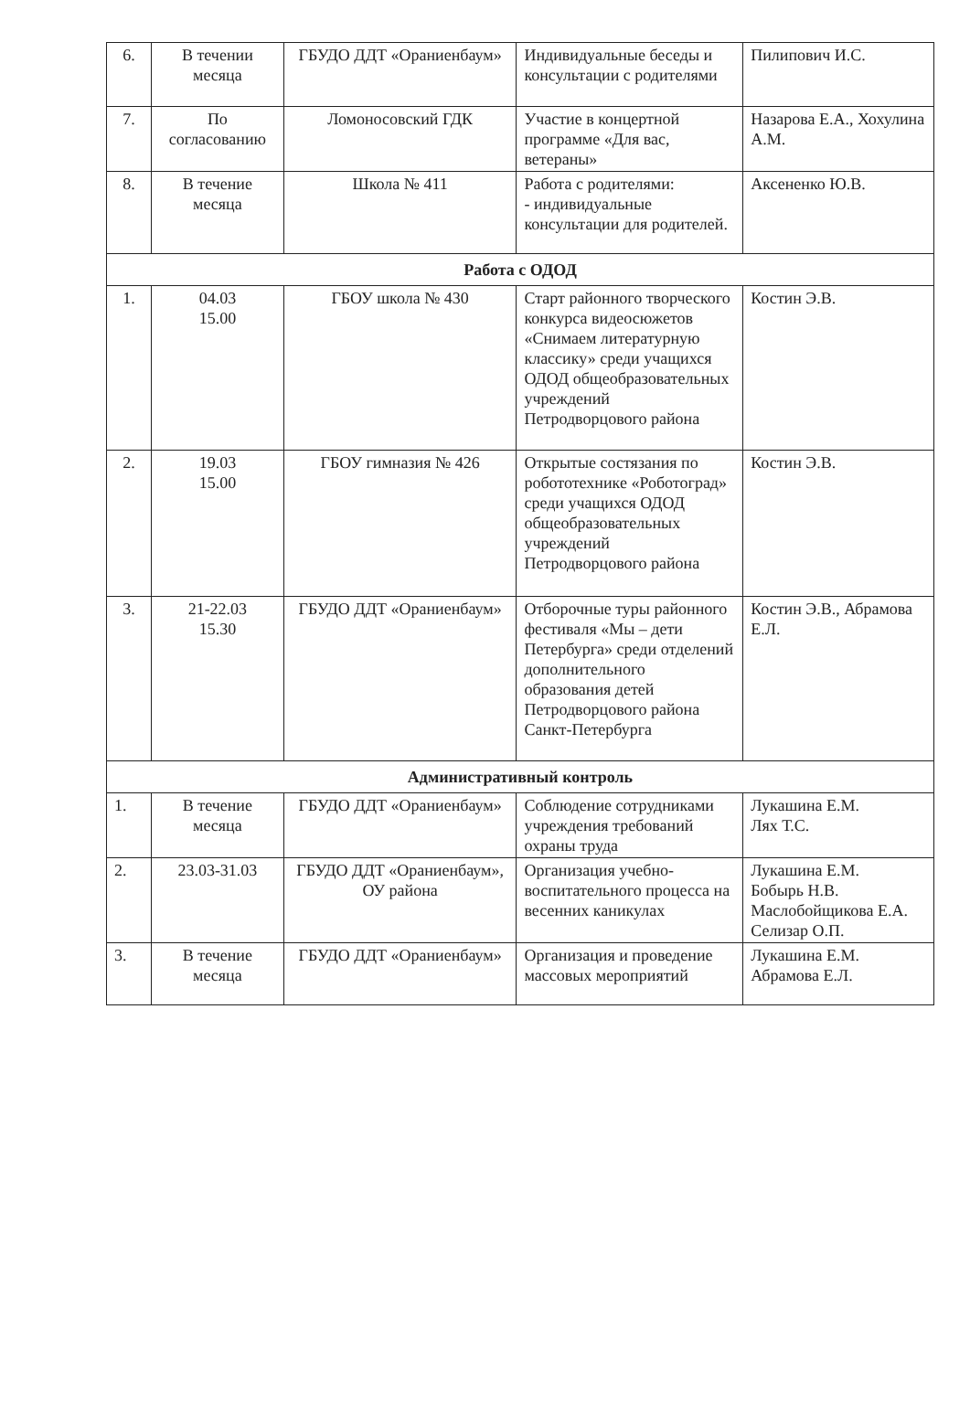| 6. | В течении месяца | ГБУДО ДДТ «Ораниенбаум» | Индивидуальные беседы и консультации с родителями | Пилипович И.С. |
| 7. | По согласованию | Ломоносовский ГДК | Участие в концертной программе «Для вас, ветераны» | Назарова Е.А., Хохулина А.М. |
| 8. | В течение месяца | Школа № 411 | Работа с родителями: - индивидуальные консультации для родителей. | Аксененко Ю.В. |
| Работа с ОДОД | | | | |
| 1. | 04.03 15.00 | ГБОУ школа № 430 | Старт районного творческого конкурса видеосюжетов «Снимаем литературную классику» среди учащихся ОДОД общеобразовательных учреждений Петродворцового района | Костин Э.В. |
| 2. | 19.03 15.00 | ГБОУ гимназия № 426 | Открытые состязания по робототехнике «Роботоград» среди учащихся ОДОД общеобразовательных учреждений Петродворцового района | Костин Э.В. |
| 3. | 21-22.03 15.30 | ГБУДО ДДТ «Ораниенбаум» | Отборочные туры районного фестиваля «Мы – дети Петербурга» среди отделений дополнительного образования детей Петродворцового района Санкт-Петербурга | Костин Э.В., Абрамова Е.Л. |
| Административный контроль | | | | |
| 1. | В течение месяца | ГБУДО ДДТ «Ораниенбаум» | Соблюдение сотрудниками учреждения требований охраны труда | Лукашина Е.М. Лях Т.С. |
| 2. | 23.03-31.03 | ГБУДО ДДТ «Ораниенбаум», ОУ района | Организация учебно-воспитательного процесса на весенних каникулах | Лукашина Е.М. Бобырь Н.В. Маслобойщикова Е.А. Селизар О.П. |
| 3. | В течение месяца | ГБУДО ДДТ «Ораниенбаум» | Организация и проведение массовых мероприятий | Лукашина Е.М. Абрамова Е.Л. |